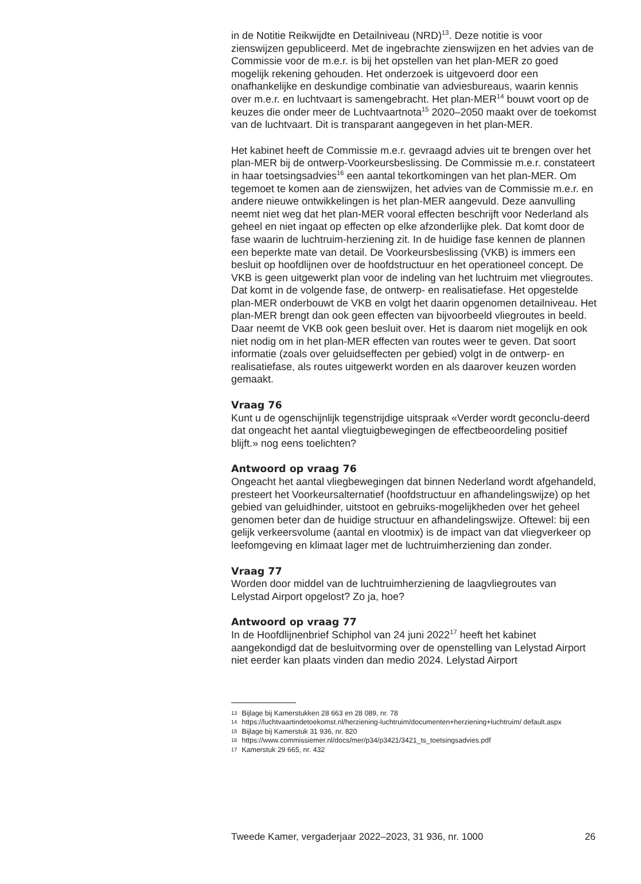in de Notitie Reikwijdte en Detailniveau (NRD)<sup>13</sup>. Deze notitie is voor zienswijzen gepubliceerd. Met de ingebrachte zienswijzen en het advies van de Commissie voor de m.e.r. is bij het opstellen van het plan-MER zo goed mogelijk rekening gehouden. Het onderzoek is uitgevoerd door een onafhankelijke en deskundige combinatie van adviesbureaus, waarin kennis over m.e.r. en luchtvaart is samengebracht. Het plan-MER<sup>14</sup> bouwt voort op de keuzes die onder meer de Luchtvaartnota<sup>15</sup> 2020–2050 maakt over de toekomst van de luchtvaart. Dit is transparant aangegeven in het plan-MER.
Het kabinet heeft de Commissie m.e.r. gevraagd advies uit te brengen over het plan-MER bij de ontwerp-Voorkeursbeslissing. De Commissie m.e.r. constateert in haar toetsingsadvies<sup>16</sup> een aantal tekortkomingen van het plan-MER. Om tegemoet te komen aan de zienswijzen, het advies van de Commissie m.e.r. en andere nieuwe ontwikkelingen is het plan-MER aangevuld. Deze aanvulling neemt niet weg dat het plan-MER vooral effecten beschrijft voor Nederland als geheel en niet ingaat op effecten op elke afzonderlijke plek. Dat komt door de fase waarin de luchtruim-herziening zit. In de huidige fase kennen de plannen een beperkte mate van detail. De Voorkeursbeslissing (VKB) is immers een besluit op hoofdlijnen over de hoofdstructuur en het operationeel concept. De VKB is geen uitgewerkt plan voor de indeling van het luchtruim met vliegroutes. Dat komt in de volgende fase, de ontwerp- en realisatiefase. Het opgestelde plan-MER onderbouwt de VKB en volgt het daarin opgenomen detailniveau. Het plan-MER brengt dan ook geen effecten van bijvoorbeeld vliegroutes in beeld. Daar neemt de VKB ook geen besluit over. Het is daarom niet mogelijk en ook niet nodig om in het plan-MER effecten van routes weer te geven. Dat soort informatie (zoals over geluidseffecten per gebied) volgt in de ontwerp- en realisatiefase, als routes uitgewerkt worden en als daarover keuzen worden gemaakt.
Vraag 76
Kunt u de ogenschijnlijk tegenstrijdige uitspraak «Verder wordt geconclu-deerd dat ongeacht het aantal vliegtuigbewegingen de effectbeoordeling positief blijft.» nog eens toelichten?
Antwoord op vraag 76
Ongeacht het aantal vliegbewegingen dat binnen Nederland wordt afgehandeld, presteert het Voorkeursalternatief (hoofdstructuur en afhandelingswijze) op het gebied van geluidhinder, uitstoot en gebruiks-mogelijkheden over het geheel genomen beter dan de huidige structuur en afhandelingswijze. Oftewel: bij een gelijk verkeersvolume (aantal en vlootmix) is de impact van dat vliegverkeer op leefomgeving en klimaat lager met de luchtruimherziening dan zonder.
Vraag 77
Worden door middel van de luchtruimherziening de laagvliegroutes van Lelystad Airport opgelost? Zo ja, hoe?
Antwoord op vraag 77
In de Hoofdlijnenbrief Schiphol van 24 juni 2022<sup>17</sup> heeft het kabinet aangekondigd dat de besluitvorming over de openstelling van Lelystad Airport niet eerder kan plaats vinden dan medio 2024. Lelystad Airport
13 Bijlage bij Kamerstukken 28 663 en 28 089, nr. 78
14 https://luchtvaartindetoekomst.nl/herziening-luchtruim/documenten+herziening+luchtruim/ default.aspx
15 Bijlage bij Kamerstuk 31 936, nr. 820
16 https://www.commissiemer.nl/docs/mer/p34/p3421/3421_ts_toetsingsadvies.pdf
17 Kamerstuk 29 665, nr. 432
Tweede Kamer, vergaderjaar 2022–2023, 31 936, nr. 1000 26